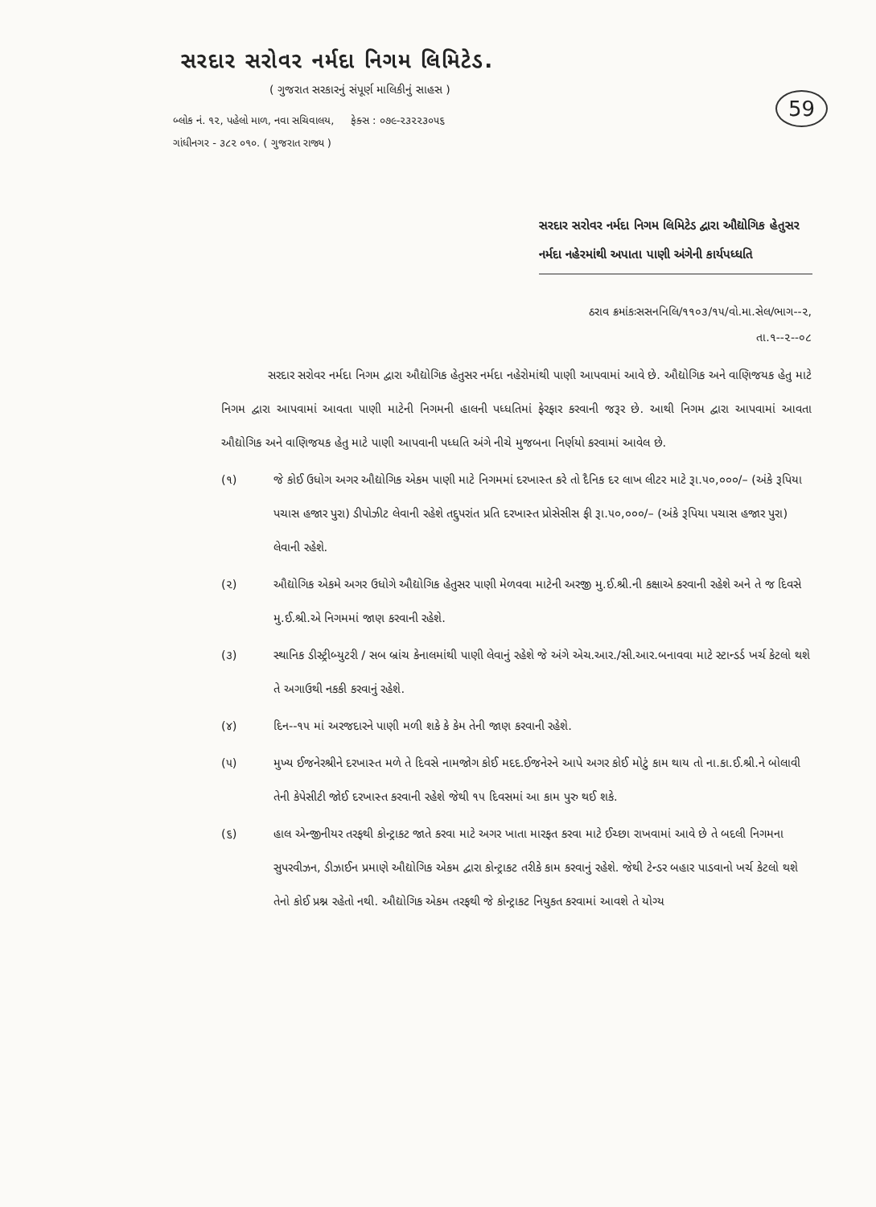સરદાર સરોવર નર્મદા નિગમ લિમિટેડ.
( ગુજરાત સરકારનું સંપૂર્ણ માલિકીનું સાહસ )
બ્લોક નં. ૧૨, પહેલો માળ, નવા સચિવાલય, ફેક્સ : ૦૭૯-૨૩૨૨૩૦૫૬
ગાંધીનગર - ૩૮૨ ૦૧૦. ( ગુજરાત રાજ્ય )
59
સરદાર સરોવર નર્મદા નિગમ લિમિટેડ દ્વારા ઔદ્યોગિક હેતુસર નર્મદા નહેરમાંથી અપાતા પાણી અંગેની કાર્યપધ્ધતિ
ઠરાવ ક્રમાંકઃસસનનિલિ/૧૧૦૩/૧૫/વો.મા.સેલ/ભાગ--૨,
તા.૧--૨--૦૮
સરદાર સરોવર નર્મદા નિગમ દ્વારા ઔદ્યોગિક હેતુસર નર્મદા નહેરોમાંથી પાણી આપવામાં આવે છે. ઔદ્યોગિક અને વાણિજયક હેતુ માટે નિગમ દ્વારા આપવામાં આવતા પાણી માટેની નિગમની હાલની પધ્ધતિમાં ફેરફાર કરવાની જરૂર છે. આથી નિગમ દ્વારા આપવામાં આવતા ઔદ્યોગિક અને વાણિજયક હેતુ માટે પાણી આપવાની પધ્ધતિ અંગે નીચે મુજબના નિર્ણયો કરવામાં આવેલ છે.
(૧) જે કોઈ ઉધોગ અગર ઔદ્યોગિક એકમ પાણી માટે નિગમમાં દરખાસ્ત કરે તો દૈનિક દર લાખ લીટર માટે રૂા.૫૦,૦૦૦/– (અંકે રૂપિયા પચાસ હજાર પુરા) ડીપોઝીટ લેવાની રહેશે તદ્દુપરાંત પ્રતિ દરખાસ્ત પ્રોસેસીસ ફી રૂા.૫૦,૦૦૦/– (અંકે રૂપિયા પચાસ હજાર પુરા) લેવાની રહેશે.
(૨) ઔદ્યોગિક એકમે અગર ઉધોગે ઔદ્યોગિક હેતુસર પાણી મેળવવા માટેની અરજી મુ.ઈ.શ્રી.ની કક્ષાએ કરવાની રહેશે અને તે જ દિવસે મુ.ઈ.શ્રી.એ નિગમમાં જાણ કરવાની રહેશે.
(૩) સ્થાનિક ડીસ્ટ્રીબ્યુટરી / સબ બ્રાંચ કેનાલમાંથી પાણી લેવાનું રહેશે જે અંગે એચ.આર./સી.આર.બનાવવા માટે સ્ટાન્ડર્ડ ખર્ચ કેટલો થશે તે અગાઉથી નકકી કરવાનું રહેશે.
(૪) દિન--૧૫ માં અરજદારને પાણી મળી શકે કે કેમ તેની જાણ કરવાની રહેશે.
(૫) મુખ્ય ઈજનેરશ્રીને દરખાસ્ત મળે તે દિવસે નામજોગ કોઈ મદદ.ઈજનેરને આપે અગર કોઈ મોટું કામ થાય તો ના.કા.ઈ.શ્રી.ને બોલાવી તેની કેપેસીટી જોઈ દરખાસ્ત કરવાની રહેશે જેથી ૧૫ દિવસમાં આ કામ પુરુ થઈ શકે.
(૬) હાલ એન્જીનીયર તરફથી કોન્ટ્રાકટ જાતે કરવા માટે અગર ખાતા મારફત કરવા માટે ઈચ્છા રાખવામાં આવે છે તે બદલી નિગમના સુપરવીઝન, ડીઝાઈન પ્રમાણે ઔદ્યોગિક એકમ દ્વારા કોન્ટ્રાકટ તરીકે કામ કરવાનું રહેશે. જેથી ટેન્ડર બહાર પાડવાનો ખર્ચ કેટલો થશે તેનો કોઈ પ્રશ્ન રહેતો નથી. ઔદ્યોગિક એકમ તરફથી જે કોન્ટ્રાકટ નિયુકત કરવામાં આવશે તે યોગ્ય